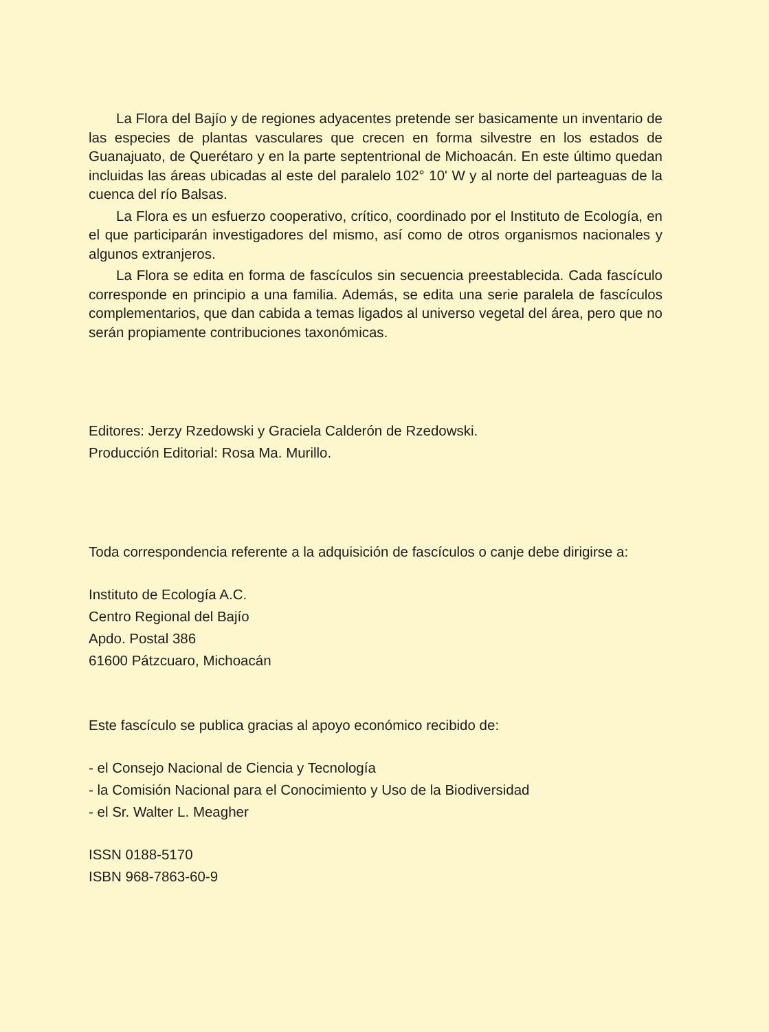La Flora del Bajío y de regiones adyacentes pretende ser basicamente un inventario de las especies de plantas vasculares que crecen en forma silvestre en los estados de Guanajuato, de Querétaro y en la parte septentrional de Michoacán. En este último quedan incluidas las áreas ubicadas al este del paralelo 102° 10' W y al norte del parteaguas de la cuenca del río Balsas.
La Flora es un esfuerzo cooperativo, crítico, coordinado por el Instituto de Ecología, en el que participarán investigadores del mismo, así como de otros organismos nacionales y algunos extranjeros.
La Flora se edita en forma de fascículos sin secuencia preestablecida. Cada fascículo corresponde en principio a una familia. Además, se edita una serie paralela de fascículos complementarios, que dan cabida a temas ligados al universo vegetal del área, pero que no serán propiamente contribuciones taxonómicas.
Editores: Jerzy Rzedowski y Graciela Calderón de Rzedowski.
Producción Editorial: Rosa Ma. Murillo.
Toda correspondencia referente a la adquisición de fascículos o canje debe dirigirse a:
Instituto de Ecología A.C.
Centro Regional del Bajío
Apdo. Postal 386
61600 Pátzcuaro, Michoacán
Este fascículo se publica gracias al apoyo económico recibido de:
- el Consejo Nacional de Ciencia y Tecnología
- la Comisión Nacional para el Conocimiento y Uso de la Biodiversidad
- el Sr. Walter L. Meagher
ISSN 0188-5170
ISBN 968-7863-60-9